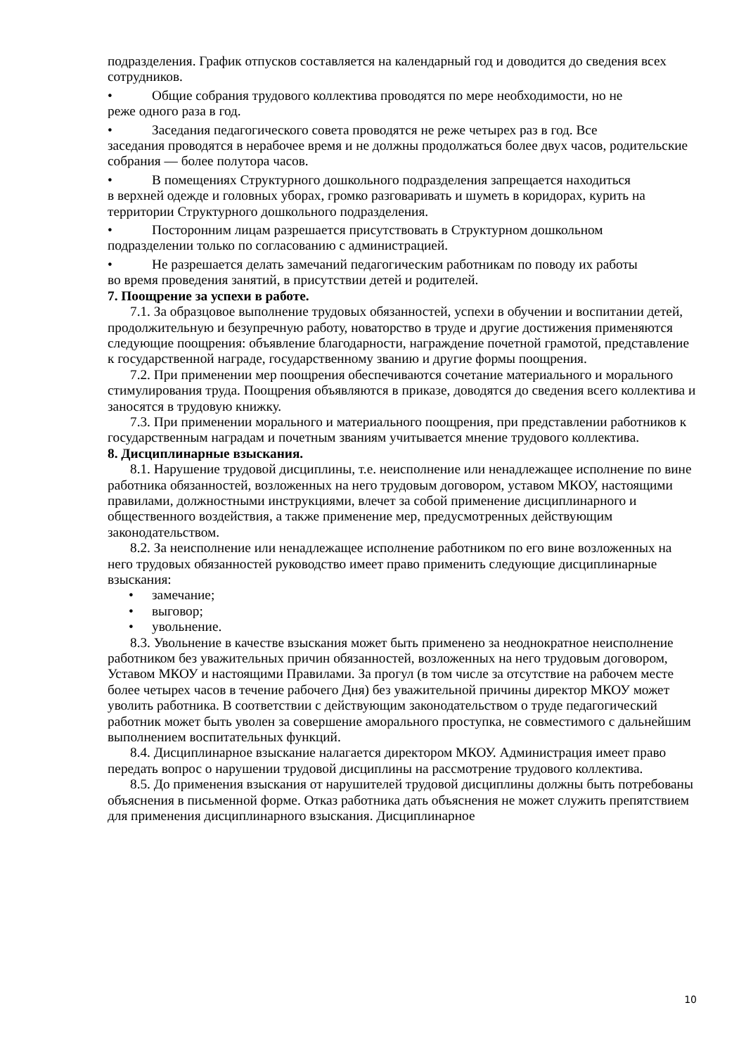подразделения. График отпусков составляется на календарный год и доводится до сведения всех сотрудников.
• Общие собрания трудового коллектива проводятся по мере необходимости, но не
реже одного раза в год.
• Заседания педагогического совета проводятся не реже четырех раз в год. Все
заседания проводятся в нерабочее время и не должны продолжаться более двух часов, родительские собрания — более полутора часов.
• В помещениях Структурного дошкольного подразделения запрещается находиться
в верхней одежде и головных уборах, громко разговаривать и шуметь в коридорах, курить на территории Структурного дошкольного подразделения.
• Посторонним лицам разрешается присутствовать в Структурном дошкольном
подразделении только по согласованию с администрацией.
• Не разрешается делать замечаний педагогическим работникам по поводу их работы
во время проведения занятий, в присутствии детей и родителей.
7. Поощрение за успехи в работе.
7.1. За образцовое выполнение трудовых обязанностей, успехи в обучении и воспитании детей, продолжительную и безупречную работу, новаторство в труде и другие достижения применяются следующие поощрения: объявление благодарности, награждение почетной грамотой, представление к государственной награде, государственному званию и другие формы поощрения.
7.2. При применении мер поощрения обеспечиваются сочетание материального и морального стимулирования труда. Поощрения объявляются в приказе, доводятся до сведения всего коллектива и заносятся в трудовую книжку.
7.3. При применении морального и материального поощрения, при представлении работников к государственным наградам и почетным званиям учитывается мнение трудового коллектива.
8. Дисциплинарные взыскания.
8.1. Нарушение трудовой дисциплины, т.е. неисполнение или ненадлежащее исполнение по вине работника обязанностей, возложенных на него трудовым договором, уставом МКОУ, настоящими правилами, должностными инструкциями, влечет за собой применение дисциплинарного и общественного воздействия, а также применение мер, предусмотренных действующим законодательством.
8.2. За неисполнение или ненадлежащее исполнение работником по его вине возложенных на него трудовых обязанностей руководство имеет право применить следующие дисциплинарные взыскания:
• замечание;
• выговор;
• увольнение.
8.3. Увольнение в качестве взыскания может быть применено за неоднократное неисполнение работником без уважительных причин обязанностей, возложенных на него трудовым договором, Уставом МКОУ и настоящими Правилами. За прогул (в том числе за отсутствие на рабочем месте более четырех часов в течение рабочего Дня) без уважительной причины директор МКОУ может уволить работника. В соответствии с действующим законодательством о труде педагогический работник может быть уволен за совершение аморального проступка, не совместимого с дальнейшим выполнением воспитательных функций.
8.4. Дисциплинарное взыскание налагается директором МКОУ. Администрация имеет право передать вопрос о нарушении трудовой дисциплины на рассмотрение трудового коллектива.
8.5. До применения взыскания от нарушителей трудовой дисциплины должны быть потребованы объяснения в письменной форме. Отказ работника дать объяснения не может служить препятствием для применения дисциплинарного взыскания. Дисциплинарное
10